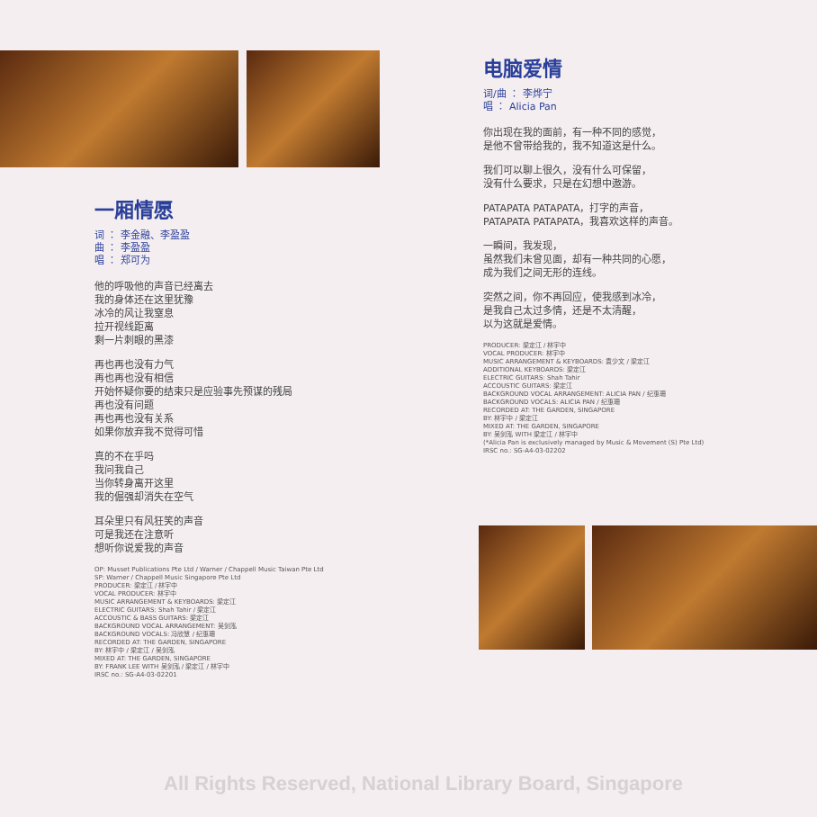一厢情愿
词 ： 李金融、李盈盈
曲 ： 李盈盈
唱 ： 郑可为
他的呼吸他的声音已经离去
我的身体还在这里犹豫
冰冷的风让我窒息
拉开视线距离
剩一片刺眼的黑漆
再也再也没有力气
再也再也没有相信
开始怀疑你要的结束只是应验事先预谋的残局
再也没有问题
再也再也没有关系
如果你放弃我不觉得可惜
真的不在乎吗
我问我自己
当你转身离开这里
我的倔强却消失在空气
耳朵里只有风狂笑的声音
可是我还在注意听
想听你说爱我的声音
OP: Musset Publications Pte Ltd / Warner / Chappell Music Taiwan Pte Ltd
SP: Warner / Chappell Music Singapore Pte Ltd
PRODUCER: 梁定江 / 林宇中
VOCAL PRODUCER: 林宇中
MUSIC ARRANGEMENT & KEYBOARDS: 梁定江
ELECTRIC GUITARS: Shah Tahir / 梁定江
ACCOUSTIC & BASS GUITARS: 梁定江
BACKGROUND VOCAL ARRANGEMENT: 吴剑泓
BACKGROUND VOCALS: 冯欣慧 / 纪惠珊
RECORDED AT: THE GARDEN, SINGAPORE
BY: 林宇中 / 梁定江 / 吴剑泓
MIXED AT: THE GARDEN, SINGAPORE
BY: FRANK LEE WITH 吴剑泓 / 梁定江 / 林宇中
IRSC no.: SG-A4-03-02201
电脑爱情
词/曲 ： 李烨宁
唱 ： Alicia Pan
你出现在我的面前，有一种不同的感觉，
是他不曾带给我的，我不知道这是什么。
我们可以聊上很久，没有什么可保留，
没有什么要求，只是在幻想中遨游。
PATAPATA PATAPATA，打字的声音，
PATAPATA PATAPATA，我喜欢这样的声音。
一瞬间，我发现，
虽然我们未曾见面，却有一种共同的心愿，
成为我们之间无形的连线。
突然之间，你不再回应，使我感到冰冷，
是我自己太过多情，还是不太清醒，
以为这就是爱情。
PRODUCER: 梁定江 / 林宇中
VOCAL PRODUCER: 林宇中
MUSIC ARRANGEMENT & KEYBOARDS: 袁少文 / 梁定江
ADDITIONAL KEYBOARDS: 梁定江
ELECTRIC GUITARS: Shah Tahir
ACCOUSTIC GUITARS: 梁定江
BACKGROUND VOCAL ARRANGEMENT: ALICIA PAN / 纪惠珊
BACKGROUND VOCALS: ALICIA PAN / 纪惠珊
RECORDED AT: THE GARDEN, SINGAPORE
BY: 林宇中 / 梁定江
MIXED AT: THE GARDEN, SINGAPORE
BY: 吴剑泓 WITH 梁定江 / 林宇中
(*Alicia Pan is exclusively managed by Music & Movement (S) Pte Ltd)
IRSC no.: SG-A4-03-02202
All Rights Reserved, National Library Board, Singapore